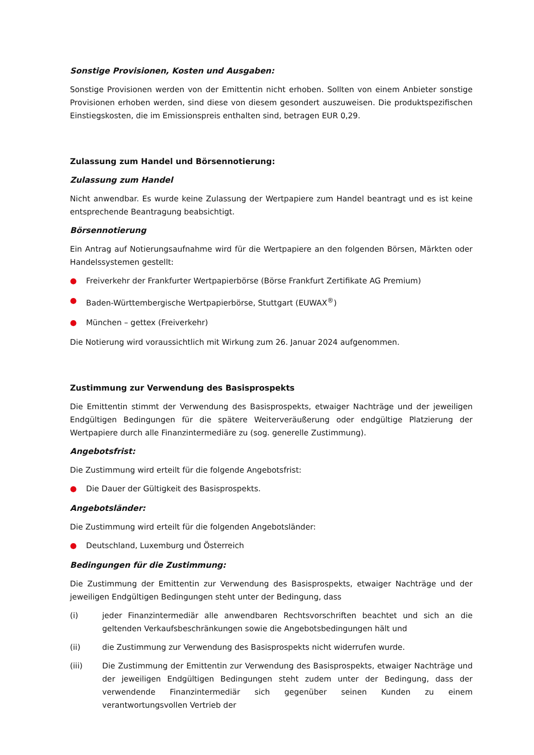Sonstige Provisionen, Kosten und Ausgaben:
Sonstige Provisionen werden von der Emittentin nicht erhoben. Sollten von einem Anbieter sonstige Provisionen erhoben werden, sind diese von diesem gesondert auszuweisen. Die produktspezifischen Einstiegskosten, die im Emissionspreis enthalten sind, betragen EUR 0,29.
Zulassung zum Handel und Börsennotierung:
Zulassung zum Handel
Nicht anwendbar. Es wurde keine Zulassung der Wertpapiere zum Handel beantragt und es ist keine entsprechende Beantragung beabsichtigt.
Börsennotierung
Ein Antrag auf Notierungsaufnahme wird für die Wertpapiere an den folgenden Börsen, Märkten oder Handelssystemen gestellt:
● Freiverkehr der Frankfurter Wertpapierbörse (Börse Frankfurt Zertifikate AG Premium)
● Baden-Württembergische Wertpapierbörse, Stuttgart (EUWAX<sup>®</sup>)
● München – gettex (Freiverkehr)
Die Notierung wird voraussichtlich mit Wirkung zum 26. Januar 2024 aufgenommen.
Zustimmung zur Verwendung des Basisprospekts
Die Emittentin stimmt der Verwendung des Basisprospekts, etwaiger Nachträge und der jeweiligen Endgültigen Bedingungen für die spätere Weiterveräußerung oder endgültige Platzierung der Wertpapiere durch alle Finanzintermediäre zu (sog. generelle Zustimmung).
Angebotsfrist:
Die Zustimmung wird erteilt für die folgende Angebotsfrist:
● Die Dauer der Gültigkeit des Basisprospekts.
Angebotsländer:
Die Zustimmung wird erteilt für die folgenden Angebotsländer:
● Deutschland, Luxemburg und Österreich
Bedingungen für die Zustimmung:
Die Zustimmung der Emittentin zur Verwendung des Basisprospekts, etwaiger Nachträge und der jeweiligen Endgültigen Bedingungen steht unter der Bedingung, dass
(i) jeder Finanzintermediär alle anwendbaren Rechtsvorschriften beachtet und sich an die geltenden Verkaufsbeschränkungen sowie die Angebotsbedingungen hält und
(ii) die Zustimmung zur Verwendung des Basisprospekts nicht widerrufen wurde.
(iii) Die Zustimmung der Emittentin zur Verwendung des Basisprospekts, etwaiger Nachträge und der jeweiligen Endgültigen Bedingungen steht zudem unter der Bedingung, dass der verwendende Finanzintermediär sich gegenüber seinen Kunden zu einem verantwortungsvollen Vertrieb der